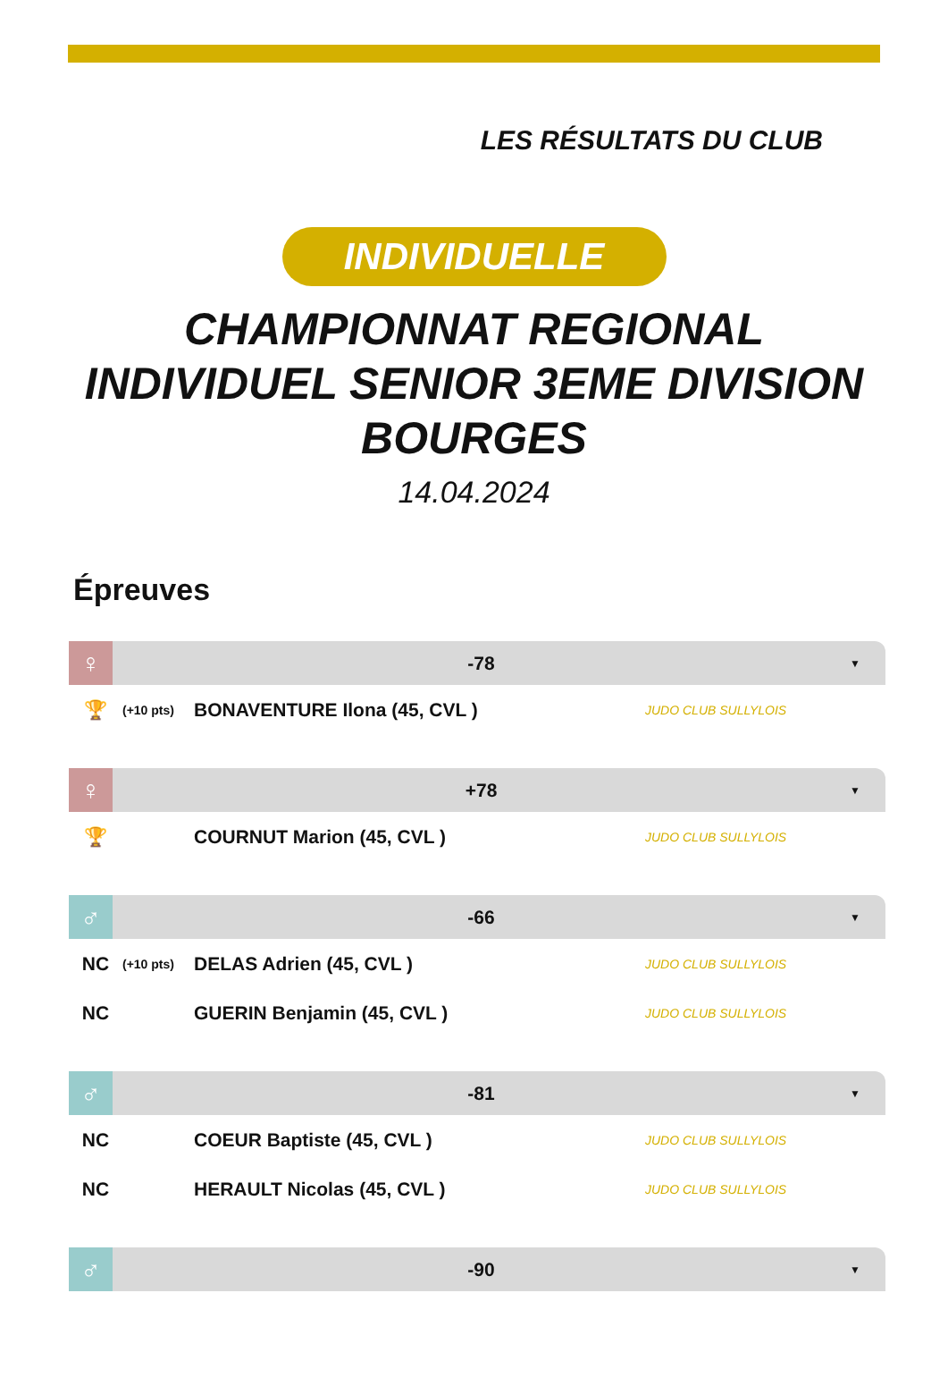LES RÉSULTATS DU CLUB
INDIVIDUELLE
CHAMPIONNAT REGIONAL INDIVIDUEL SENIOR 3EME DIVISION BOURGES
14.04.2024
Épreuves
♀
-78
▼
🏆
(+10 pts)
BONAVENTURE Ilona (45, CVL )
JUDO CLUB SULLYLOIS
♀
+78
▼
🏆 COURNUT Marion (45, CVL )
JUDO CLUB SULLYLOIS
♂
-66
▼
NC
(+10 pts)
DELAS Adrien (45, CVL )
JUDO CLUB SULLYLOIS
NC GUERIN Benjamin (45, CVL )
JUDO CLUB SULLYLOIS
♂
-81
▼
NC COEUR Baptiste (45, CVL )
JUDO CLUB SULLYLOIS
NC HERAULT Nicolas (45, CVL )
JUDO CLUB SULLYLOIS
♂
-90
▼